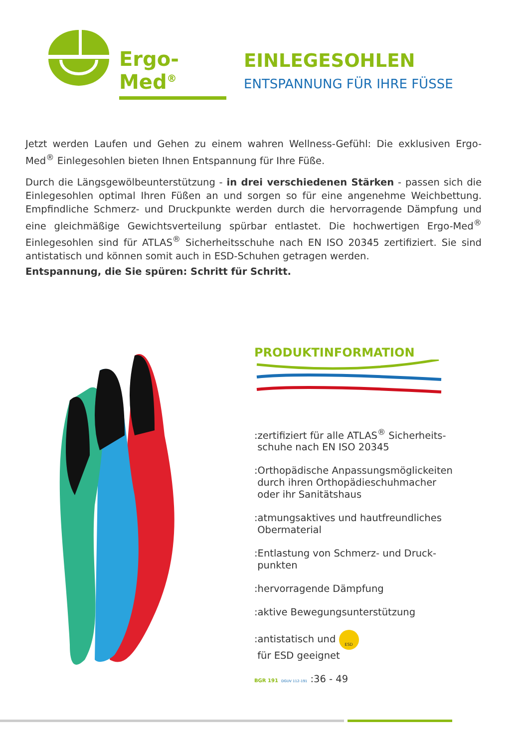Ergo-Med<sup>®</sup>
EINLEGESOHLEN
ENTSPANNUNG FÜR IHRE FÜSSE
Jetzt werden Laufen und Gehen zu einem wahren Wellness-Gefühl: Die exklusiven Ergo-Med<sup>®</sup> Einlegesohlen bieten Ihnen Entspannung für Ihre Füße.
Durch die Längsgewölbeunterstützung - in drei verschiedenen Stärken - passen sich die Einlegesohlen optimal Ihren Füßen an und sorgen so für eine angenehme Weichbettung. Empfindliche Schmerz- und Druckpunkte werden durch die hervorragende Dämpfung und eine gleichmäßige Gewichtsverteilung spürbar entlastet. Die hochwertigen Ergo-Med<sup>®</sup> Einlegesohlen sind für ATLAS<sup>®</sup> Sicherheitsschuhe nach EN ISO 20345 zertifiziert. Sie sind antistatisch und können somit auch in ESD-Schuhen getragen werden.
Entspannung, die Sie spüren: Schritt für Schritt.
PRODUKTINFORMATION
:zertifiziert für alle ATLAS<sup>®</sup> Sicherheits-
schuhe nach EN ISO 20345
:Orthopädische Anpassungsmöglickeiten
durch ihren Orthopädieschuhmacher
oder ihr Sanitätshaus
:atmungsaktives und hautfreundliches
Obermaterial
:Entlastung von Schmerz- und Druck-
punkten
:hervorragende Dämpfung
:aktive Bewegungsunterstützung
:antistatisch und ESD
für ESD geeignet
BGR 191 DGUV 112-191 :36 - 49